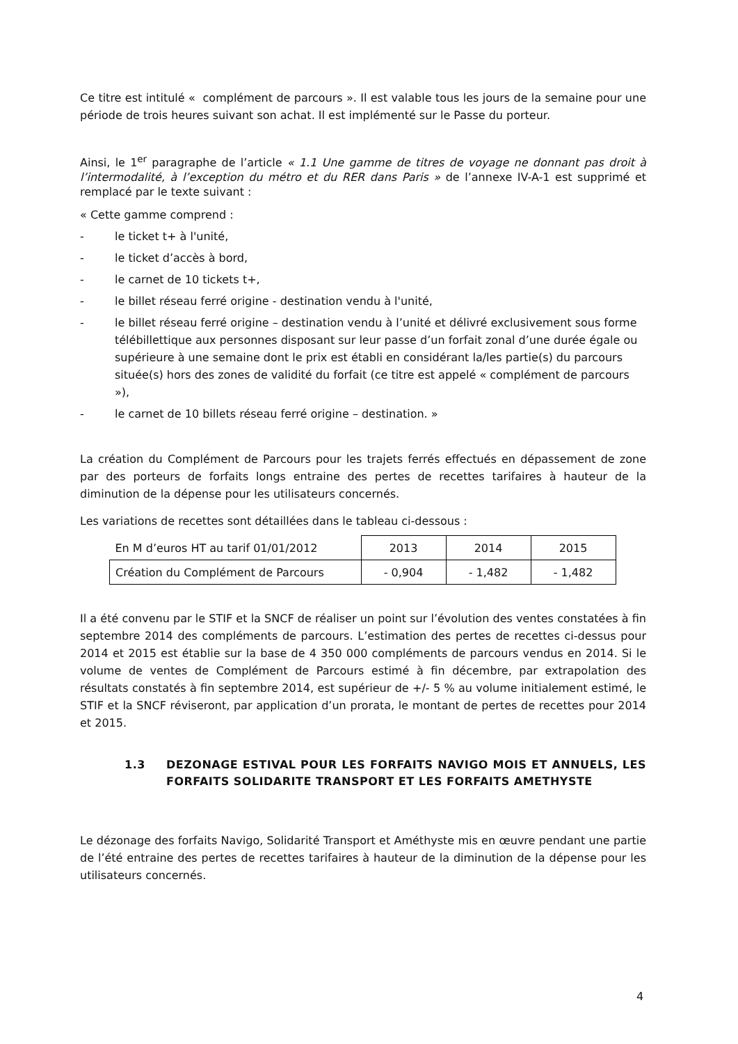Ce titre est intitulé « complément de parcours ». Il est valable tous les jours de la semaine pour une période de trois heures suivant son achat. Il est implémenté sur le Passe du porteur.
Ainsi, le 1<sup>er</sup> paragraphe de l’article « 1.1 Une gamme de titres de voyage ne donnant pas droit à l’intermodalité, à l’exception du métro et du RER dans Paris » de l’annexe IV-A-1 est supprimé et remplacé par le texte suivant :
« Cette gamme comprend :
- le ticket t+ à l'unité,
- le ticket d’accès à bord,
- le carnet de 10 tickets t+,
- le billet réseau ferré origine - destination vendu à l'unité,
- le billet réseau ferré origine – destination vendu à l’unité et délivré exclusivement sous forme télébillettique aux personnes disposant sur leur passe d’un forfait zonal d’une durée égale ou supérieure à une semaine dont le prix est établi en considérant la/les partie(s) du parcours située(s) hors des zones de validité du forfait (ce titre est appelé « complément de parcours »),
- le carnet de 10 billets réseau ferré origine – destination. »
La création du Complément de Parcours pour les trajets ferrés effectués en dépassement de zone par des porteurs de forfaits longs entraine des pertes de recettes tarifaires à hauteur de la diminution de la dépense pour les utilisateurs concernés.
Les variations de recettes sont détaillées dans le tableau ci-dessous :
| En M d’euros HT au tarif 01/01/2012 | 2013 | 2014 | 2015 |
| Création du Complément de Parcours | - 0,904 | - 1,482 | - 1,482 |
Il a été convenu par le STIF et la SNCF de réaliser un point sur l’évolution des ventes constatées à fin septembre 2014 des compléments de parcours. L’estimation des pertes de recettes ci-dessus pour 2014 et 2015 est établie sur la base de 4 350 000 compléments de parcours vendus en 2014. Si le volume de ventes de Complément de Parcours estimé à fin décembre, par extrapolation des résultats constatés à fin septembre 2014, est supérieur de +/- 5 % au volume initialement estimé, le STIF et la SNCF réviseront, par application d’un prorata, le montant de pertes de recettes pour 2014 et 2015.
1.3 DEZONAGE ESTIVAL POUR LES FORFAITS NAVIGO MOIS ET ANNUELS, LES FORFAITS SOLIDARITE TRANSPORT ET LES FORFAITS AMETHYSTE
Le dézonage des forfaits Navigo, Solidarité Transport et Améthyste mis en œuvre pendant une partie de l’été entraine des pertes de recettes tarifaires à hauteur de la diminution de la dépense pour les utilisateurs concernés.
4